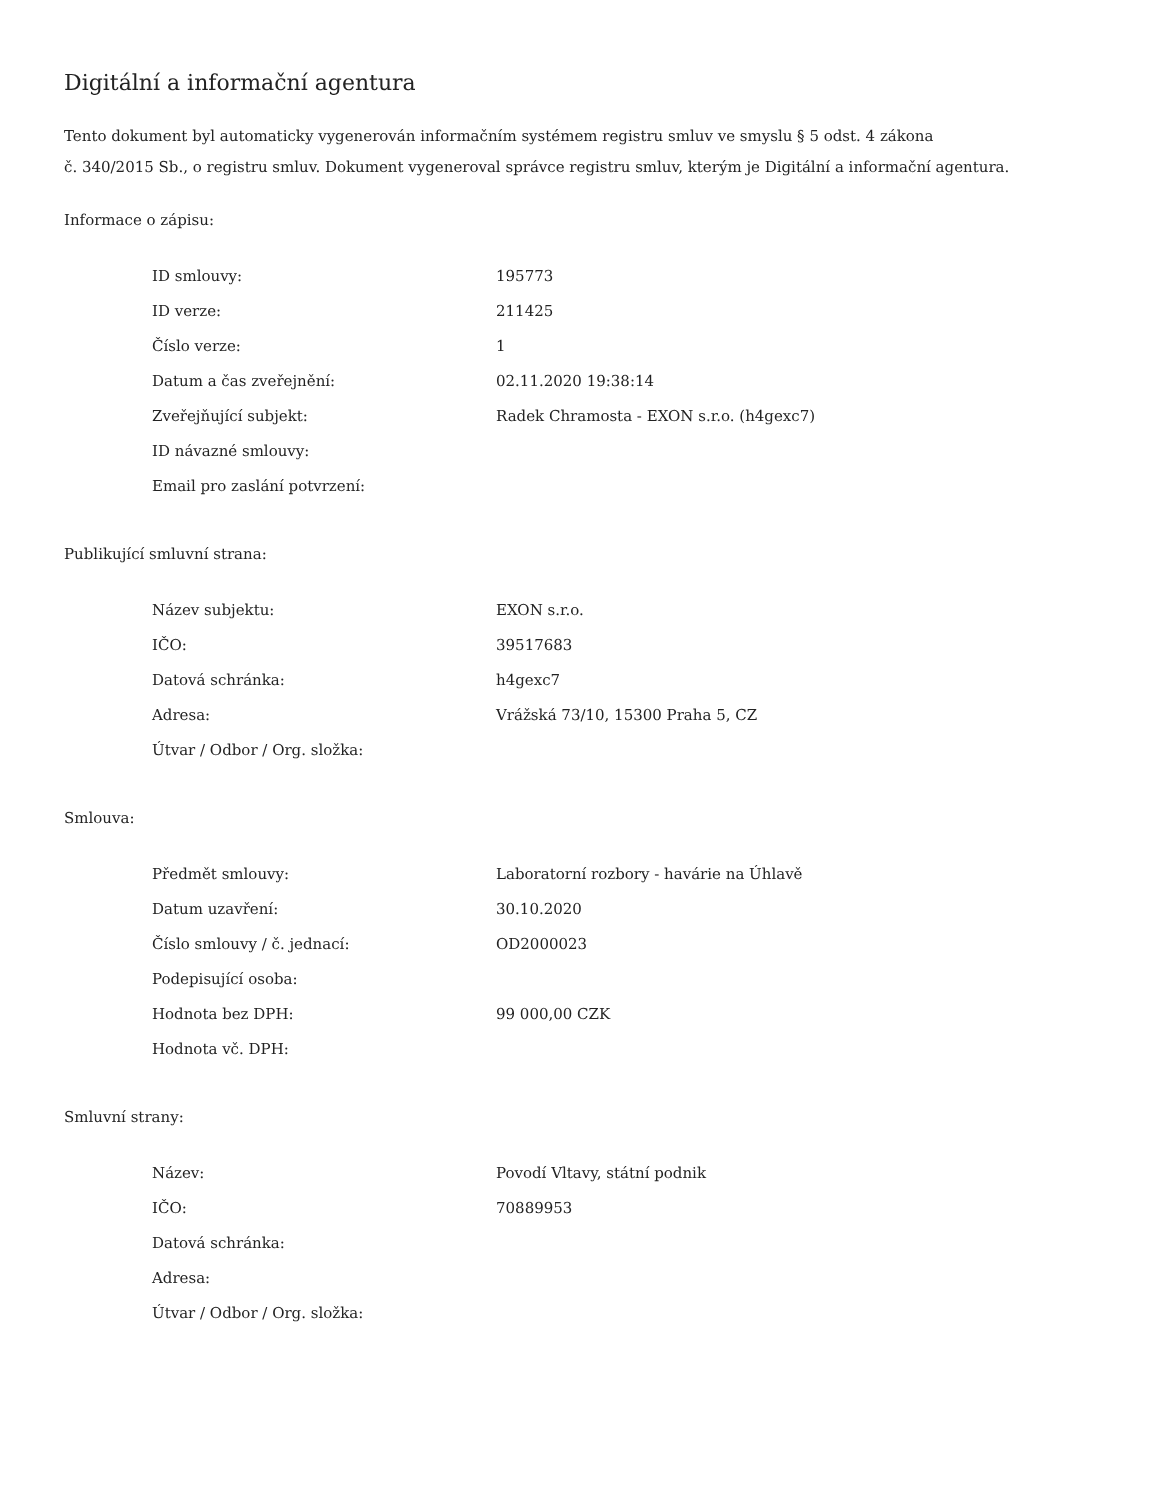Digitální a informační agentura
Tento dokument byl automaticky vygenerován informačním systémem registru smluv ve smyslu § 5 odst. 4 zákona
č. 340/2015 Sb., o registru smluv. Dokument vygeneroval správce registru smluv, kterým je Digitální a informační agentura.
Informace o zápisu:
| ID smlouvy: | 195773 |
| ID verze: | 211425 |
| Číslo verze: | 1 |
| Datum a čas zveřejnění: | 02.11.2020 19:38:14 |
| Zveřejňující subjekt: | Radek Chramosta - EXON s.r.o. (h4gexc7) |
| ID návazné smlouvy: | |
| Email pro zaslání potvrzení: | |
Publikující smluvní strana:
| Název subjektu: | EXON s.r.o. |
| IČO: | 39517683 |
| Datová schránka: | h4gexc7 |
| Adresa: | Vrážská 73/10, 15300 Praha 5, CZ |
| Útvar / Odbor / Org. složka: | |
Smlouva:
| Předmět smlouvy: | Laboratorní rozbory - havárie na Úhlavě |
| Datum uzavření: | 30.10.2020 |
| Číslo smlouvy / č. jednací: | OD2000023 |
| Podepisující osoba: | |
| Hodnota bez DPH: | 99 000,00 CZK |
| Hodnota vč. DPH: | |
Smluvní strany:
| Název: | Povodí Vltavy, státní podnik |
| IČO: | 70889953 |
| Datová schránka: | |
| Adresa: | |
| Útvar / Odbor / Org. složka: | |